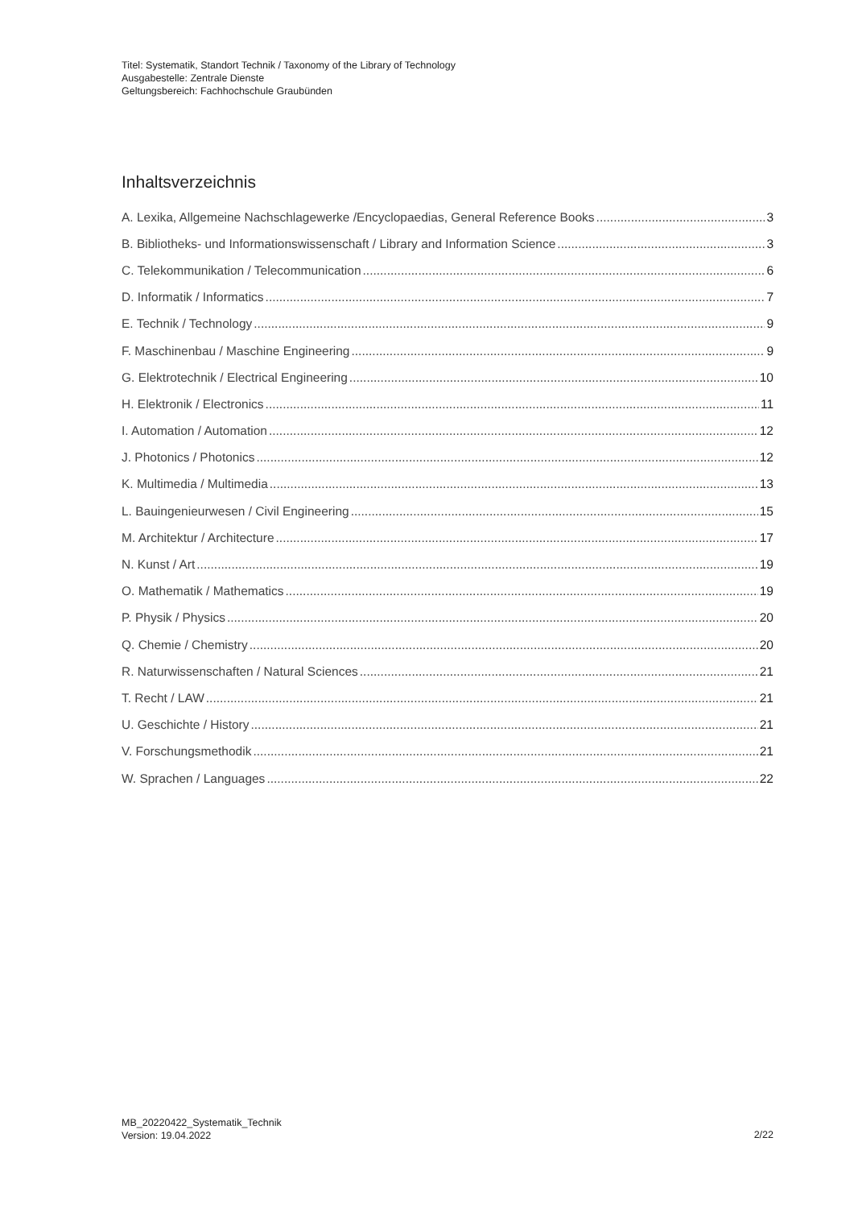Titel: Systematik, Standort Technik / Taxonomy of the Library of Technology
Ausgabestelle: Zentrale Dienste
Geltungsbereich: Fachhochschule Graubünden
Inhaltsverzeichnis
A. Lexika, Allgemeine Nachschlagewerke /Encyclopaedias, General Reference Books 3
B. Bibliotheks- und Informationswissenschaft / Library and Information Science 3
C. Telekommunikation / Telecommunication 6
D. Informatik / Informatics 7
E. Technik / Technology 9
F. Maschinenbau / Maschine Engineering 9
G. Elektrotechnik / Electrical Engineering 10
H. Elektronik / Electronics 11
I. Automation / Automation 12
J. Photonics / Photonics 12
K. Multimedia / Multimedia 13
L. Bauingenieurwesen / Civil Engineering 15
M. Architektur / Architecture 17
N. Kunst / Art 19
O. Mathematik / Mathematics 19
P. Physik / Physics 20
Q. Chemie / Chemistry 20
R. Naturwissenschaften / Natural Sciences 21
T. Recht / LAW 21
U. Geschichte / History 21
V. Forschungsmethodik 21
W. Sprachen / Languages 22
MB_20220422_Systematik_Technik
Version: 19.04.2022
2/22